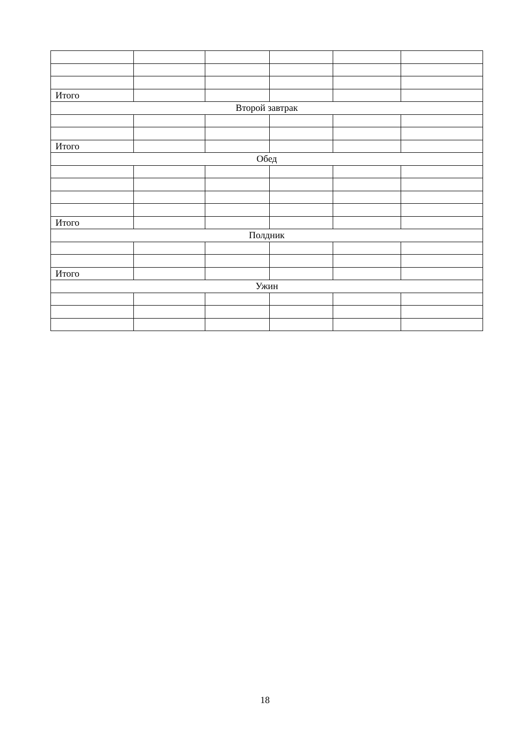| Итого | | | | | |
| Второй завтрак | | | | | |
| Итого | | | | | |
| Обед | | | | | |
| Итого | | | | | |
| Полдник | | | | | |
| Итого | | | | | |
| Ужин | | | | | |
18